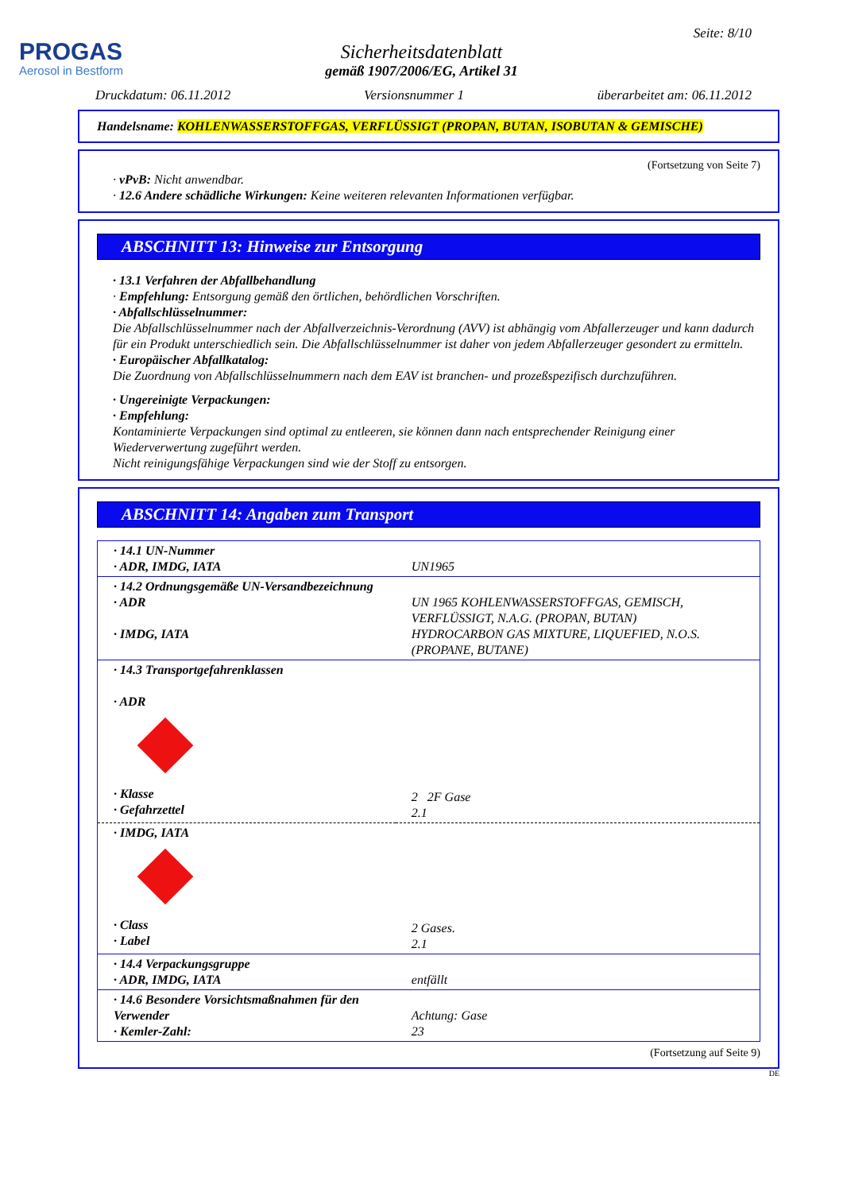PROGAS
Aerosol in Bestform
Seite: 8/10
Sicherheitsdatenblatt
gemäß 1907/2006/EG, Artikel 31
Druckdatum: 06.11.2012 Versionsnummer 1 überarbeitet am: 06.11.2012
Handelsname: KOHLENWASSERSTOFFGAS, VERFLÜSSIGT (PROPAN, BUTAN, ISOBUTAN & GEMISCHE)
(Fortsetzung von Seite 7)
· vPvB: Nicht anwendbar.
· 12.6 Andere schädliche Wirkungen: Keine weiteren relevanten Informationen verfügbar.
ABSCHNITT 13: Hinweise zur Entsorgung
· 13.1 Verfahren der Abfallbehandlung
· Empfehlung: Entsorgung gemäß den örtlichen, behördlichen Vorschriften.
· Abfallschlüsselnummer:
Die Abfallschlüsselnummer nach der Abfallverzeichnis-Verordnung (AVV) ist abhängig vom Abfallerzeuger und kann dadurch für ein Produkt unterschiedlich sein. Die Abfallschlüsselnummer ist daher von jedem Abfallerzeuger gesondert zu ermitteln.
· Europäischer Abfallkatalog:
Die Zuordnung von Abfallschlüsselnummern nach dem EAV ist branchen- und prozeßspezifisch durchzuführen.
· Ungereinigte Verpackungen:
· Empfehlung:
Kontaminierte Verpackungen sind optimal zu entleeren, sie können dann nach entsprechender Reinigung einer Wiederverwertung zugeführt werden.
Nicht reinigungsfähige Verpackungen sind wie der Stoff zu entsorgen.
ABSCHNITT 14: Angaben zum Transport
| · 14.1 UN-Nummer · ADR, IMDG, IATA | UN1965 |
| · 14.2 Ordnungsgemäße UN-Versandbezeichnung · ADR · IMDG, IATA | UN 1965 KOHLENWASSERSTOFFGAS, GEMISCH, VERFLÜSSIGT, N.A.G. (PROPAN, BUTAN) HYDROCARBON GAS MIXTURE, LIQUEFIED, N.O.S. (PROPANE, BUTANE) |
| · 14.3 Transportgefahrenklassen · ADR · Klasse · Gefahrzettel | 2 2F Gase 2.1 |
| · IMDG, IATA · Class · Label | 2 Gases. 2.1 |
| · 14.4 Verpackungsgruppe · ADR, IMDG, IATA | entfällt |
| · 14.6 Besondere Vorsichtsmaßnahmen für den Verwender · Kemler-Zahl: | Achtung: Gase 23 |
(Fortsetzung auf Seite 9)
DE